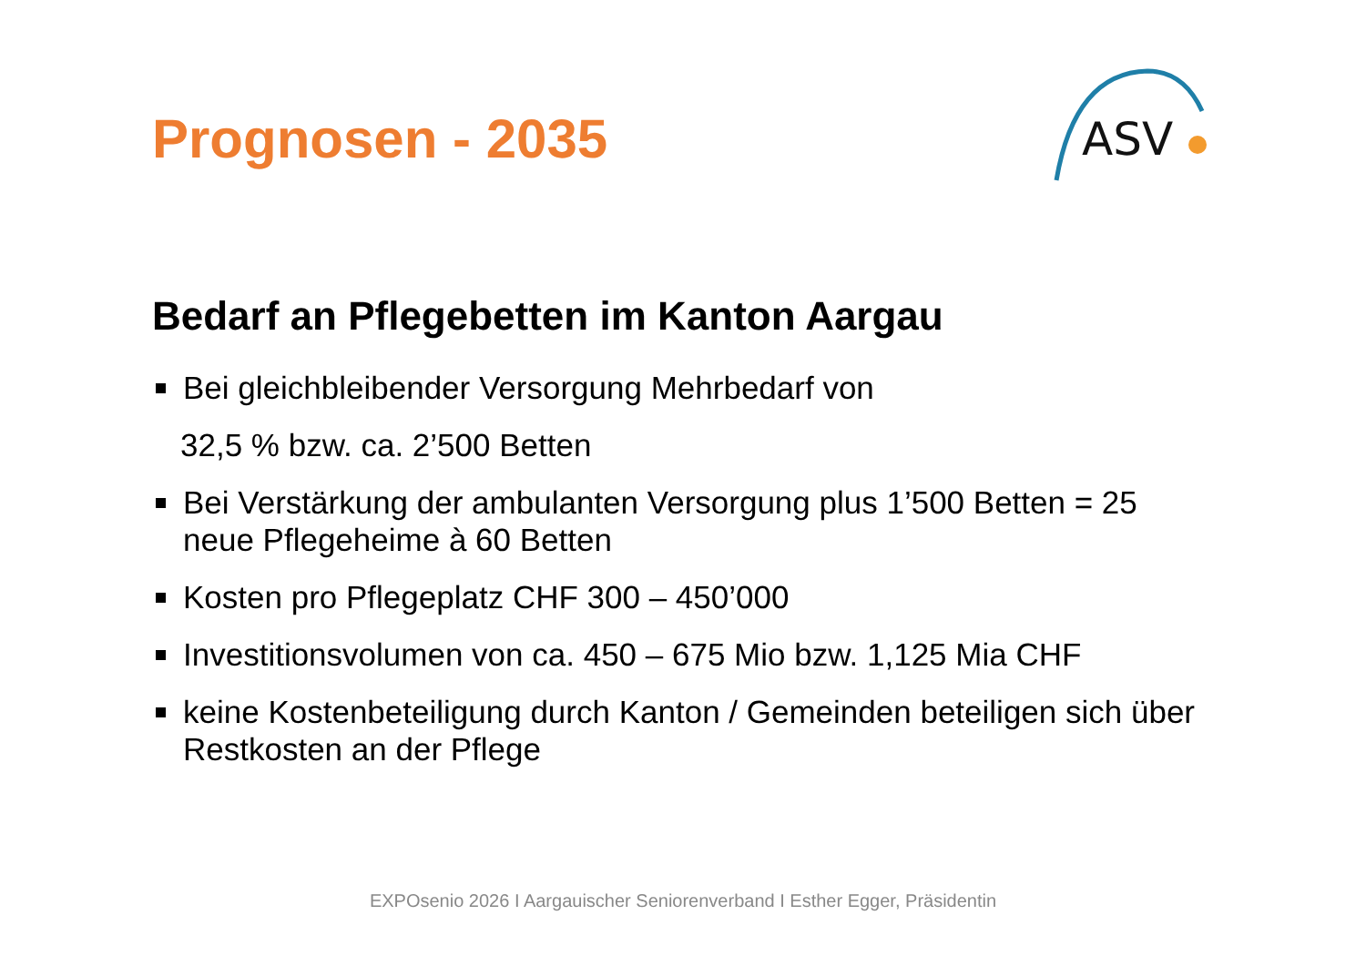Prognosen - 2035
ASV
Bedarf an Pflegebetten im Kanton Aargau
Bei gleichbleibender Versorgung Mehrbedarf von
32,5 % bzw. ca. 2’500 Betten
Bei Verstärkung der ambulanten Versorgung plus 1’500 Betten = 25 neue Pflegeheime à 60 Betten
Kosten pro Pflegeplatz CHF 300 – 450’000
Investitionsvolumen von ca. 450 – 675 Mio bzw. 1,125 Mia CHF
keine Kostenbeteiligung durch Kanton / Gemeinden beteiligen sich über Restkosten an der Pflege
EXPOsenio 2026 I Aargauischer Seniorenverband I Esther Egger, Präsidentin